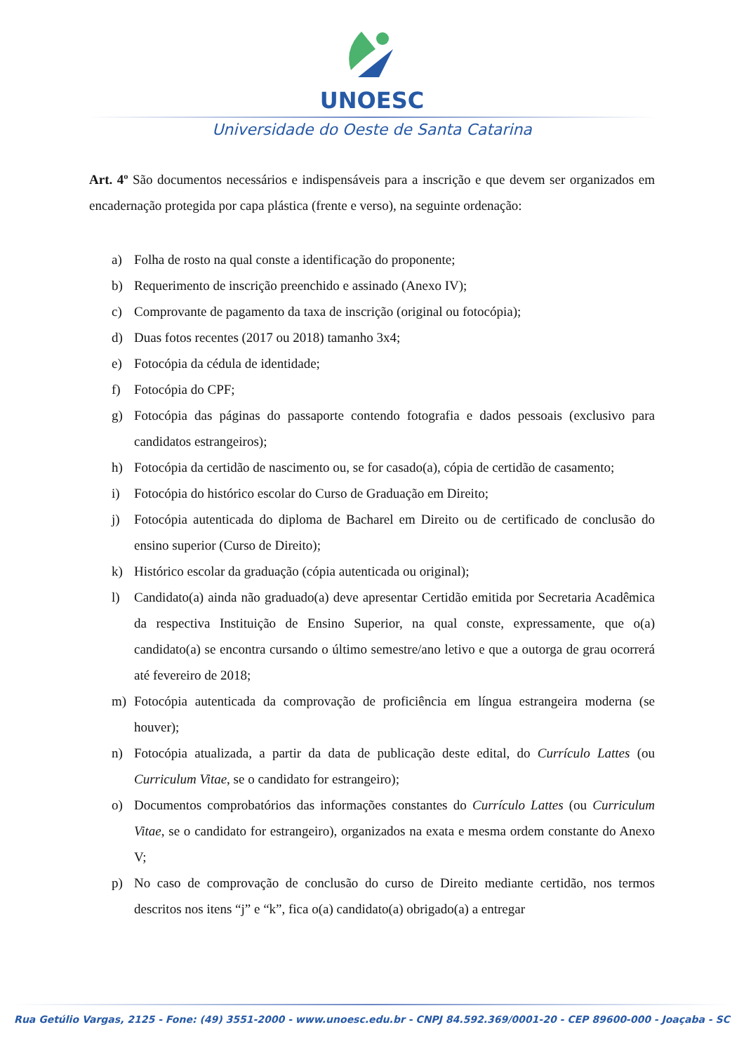UNOESC
Universidade do Oeste de Santa Catarina
Art. 4º São documentos necessários e indispensáveis para a inscrição e que devem ser organizados em encadernação protegida por capa plástica (frente e verso), na seguinte ordenação:
a) Folha de rosto na qual conste a identificação do proponente;
b) Requerimento de inscrição preenchido e assinado (Anexo IV);
c) Comprovante de pagamento da taxa de inscrição (original ou fotocópia);
d) Duas fotos recentes (2017 ou 2018) tamanho 3x4;
e) Fotocópia da cédula de identidade;
f) Fotocópia do CPF;
g) Fotocópia das páginas do passaporte contendo fotografia e dados pessoais (exclusivo para candidatos estrangeiros);
h) Fotocópia da certidão de nascimento ou, se for casado(a), cópia de certidão de casamento;
i) Fotocópia do histórico escolar do Curso de Graduação em Direito;
j) Fotocópia autenticada do diploma de Bacharel em Direito ou de certificado de conclusão do ensino superior (Curso de Direito);
k) Histórico escolar da graduação (cópia autenticada ou original);
l) Candidato(a) ainda não graduado(a) deve apresentar Certidão emitida por Secretaria Acadêmica da respectiva Instituição de Ensino Superior, na qual conste, expressamente, que o(a) candidato(a) se encontra cursando o último semestre/ano letivo e que a outorga de grau ocorrerá até fevereiro de 2018;
m) Fotocópia autenticada da comprovação de proficiência em língua estrangeira moderna (se houver);
n) Fotocópia atualizada, a partir da data de publicação deste edital, do Currículo Lattes (ou Curriculum Vitae, se o candidato for estrangeiro);
o) Documentos comprobatórios das informações constantes do Currículo Lattes (ou Curriculum Vitae, se o candidato for estrangeiro), organizados na exata e mesma ordem constante do Anexo V;
p) No caso de comprovação de conclusão do curso de Direito mediante certidão, nos termos descritos nos itens “j” e “k”, fica o(a) candidato(a) obrigado(a) a entregar
Rua Getúlio Vargas, 2125 - Fone: (49) 3551-2000 - www.unoesc.edu.br - CNPJ 84.592.369/0001-20 - CEP 89600-000 - Joaçaba - SC